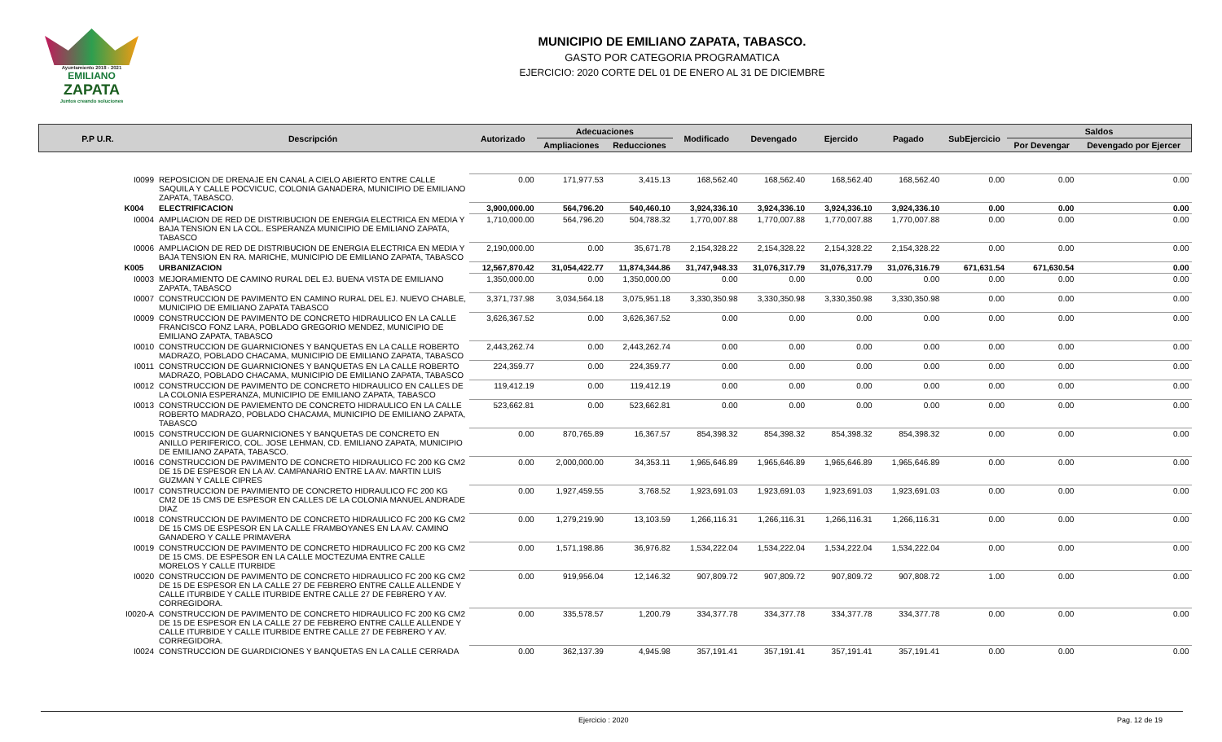Ayuntamiento 2018 - 2021
EMILIANO
ZAPATA
Juntos creando soluciones
MUNICIPIO DE EMILIANO ZAPATA, TABASCO.
GASTO POR CATEGORIA PROGRAMATICA
EJERCICIO: 2020 CORTE DEL 01 DE ENERO AL 31 DE DICIEMBRE
| P.P U.R. | Descripción | Autorizado | Adecuaciones | | Modificado | Devengado | Ejercido | Pagado | SubEjercicio | Saldos | |
| --- | --- | --- | --- | --- | --- | --- | --- | --- | --- | --- | --- |
| | | | Ampliaciones | Reducciones | | | | | | Por Devengar | Devengado por Ejercer |
| I0099 | REPOSICION DE DRENAJE EN CANAL A CIELO ABIERTO ENTRE CALLE SAQUILA Y CALLE POCVICUC, COLONIA GANADERA, MUNICIPIO DE EMILIANO ZAPATA, TABASCO. | 0.00 | 171,977.53 | 3,415.13 | 168,562.40 | 168,562.40 | 168,562.40 | 168,562.40 | 0.00 | 0.00 | 0.00 |
| K004 | ELECTRIFICACION | 3,900,000.00 | 564,796.20 | 540,460.10 | 3,924,336.10 | 3,924,336.10 | 3,924,336.10 | 3,924,336.10 | 0.00 | 0.00 | 0.00 |
| I0004 | AMPLIACION DE RED DE DISTRIBUCION DE ENERGIA ELECTRICA EN MEDIA Y BAJA TENSION EN LA COL. ESPERANZA MUNICIPIO DE EMILIANO ZAPATA, TABASCO | 1,710,000.00 | 564,796.20 | 504,788.32 | 1,770,007.88 | 1,770,007.88 | 1,770,007.88 | 1,770,007.88 | 0.00 | 0.00 | 0.00 |
| I0006 | AMPLIACION DE RED DE DISTRIBUCION DE ENERGIA ELECTRICA EN MEDIA Y BAJA TENSION EN RA. MARICHE, MUNICIPIO DE EMILIANO ZAPATA, TABASCO | 2,190,000.00 | 0.00 | 35,671.78 | 2,154,328.22 | 2,154,328.22 | 2,154,328.22 | 2,154,328.22 | 0.00 | 0.00 | 0.00 |
| K005 | URBANIZACION | 12,567,870.42 | 31,054,422.77 | 11,874,344.86 | 31,747,948.33 | 31,076,317.79 | 31,076,317.79 | 31,076,316.79 | 671,631.54 | 671,630.54 | 0.00 |
| I0003 | MEJORAMIENTO DE CAMINO RURAL DEL EJ. BUENA VISTA DE EMILIANO ZAPATA, TABASCO | 1,350,000.00 | 0.00 | 1,350,000.00 | 0.00 | 0.00 | 0.00 | 0.00 | 0.00 | 0.00 | 0.00 |
| I0007 | CONSTRUCCION DE PAVIMENTO EN CAMINO RURAL DEL EJ. NUEVO CHABLE, MUNICIPIO DE EMILIANO ZAPATA TABASCO | 3,371,737.98 | 3,034,564.18 | 3,075,951.18 | 3,330,350.98 | 3,330,350.98 | 3,330,350.98 | 3,330,350.98 | 0.00 | 0.00 | 0.00 |
| I0009 | CONSTRUCCION DE PAVIMENTO DE CONCRETO HIDRAULICO EN LA CALLE FRANCISCO FONZ LARA, POBLADO GREGORIO MENDEZ, MUNICIPIO DE EMILIANO ZAPATA, TABASCO | 3,626,367.52 | 0.00 | 3,626,367.52 | 0.00 | 0.00 | 0.00 | 0.00 | 0.00 | 0.00 | 0.00 |
| I0010 | CONSTRUCCION DE GUARNICIONES Y BANQUETAS EN LA CALLE ROBERTO MADRAZO, POBLADO CHACAMA, MUNICIPIO DE EMILIANO ZAPATA, TABASCO | 2,443,262.74 | 0.00 | 2,443,262.74 | 0.00 | 0.00 | 0.00 | 0.00 | 0.00 | 0.00 | 0.00 |
| I0011 | CONSTRUCCION DE GUARNICIONES Y BANQUETAS EN LA CALLE ROBERTO MADRAZO, POBLADO CHACAMA, MUNICIPIO DE EMILIANO ZAPATA, TABASCO | 224,359.77 | 0.00 | 224,359.77 | 0.00 | 0.00 | 0.00 | 0.00 | 0.00 | 0.00 | 0.00 |
| I0012 | CONSTRUCCION DE PAVIMENTO DE CONCRETO HIDRAULICO EN CALLES DE LA COLONIA ESPERANZA, MUNICIPIO DE EMILIANO ZAPATA, TABASCO | 119,412.19 | 0.00 | 119,412.19 | 0.00 | 0.00 | 0.00 | 0.00 | 0.00 | 0.00 | 0.00 |
| I0013 | CONSTRUCCION DE PAVIEMENTO DE CONCRETO HIDRAULICO EN LA CALLE ROBERTO MADRAZO, POBLADO CHACAMA, MUNICIPIO DE EMILIANO ZAPATA, TABASCO | 523,662.81 | 0.00 | 523,662.81 | 0.00 | 0.00 | 0.00 | 0.00 | 0.00 | 0.00 | 0.00 |
| I0015 | CONSTRUCCION DE GUARNICIONES Y BANQUETAS DE CONCRETO EN ANILLO PERIFERICO, COL. JOSE LEHMAN, CD. EMILIANO ZAPATA, MUNICIPIO DE EMILIANO ZAPATA, TABASCO. | 0.00 | 870,765.89 | 16,367.57 | 854,398.32 | 854,398.32 | 854,398.32 | 854,398.32 | 0.00 | 0.00 | 0.00 |
| I0016 | CONSTRUCCION DE PAVIMENTO DE CONCRETO HIDRAULICO FC 200 KG CM2 DE 15 DE ESPESOR EN LA AV. CAMPANARIO ENTRE LA AV. MARTIN LUIS GUZMAN Y CALLE CIPRES | 0.00 | 2,000,000.00 | 34,353.11 | 1,965,646.89 | 1,965,646.89 | 1,965,646.89 | 1,965,646.89 | 0.00 | 0.00 | 0.00 |
| I0017 | CONSTRUCCION DE PAVIMIENTO DE CONCRETO HIDRAULICO FC 200 KG CM2 DE 15 CMS DE ESPESOR EN CALLES DE LA COLONIA MANUEL ANDRADE DIAZ | 0.00 | 1,927,459.55 | 3,768.52 | 1,923,691.03 | 1,923,691.03 | 1,923,691.03 | 1,923,691.03 | 0.00 | 0.00 | 0.00 |
| I0018 | CONSTRUCCION DE PAVIMENTO DE CONCRETO HIDRAULICO FC 200 KG CM2 DE 15 CMS DE ESPESOR EN LA CALLE FRAMBOYANES EN LA AV. CAMINO GANADERO Y CALLE PRIMAVERA | 0.00 | 1,279,219.90 | 13,103.59 | 1,266,116.31 | 1,266,116.31 | 1,266,116.31 | 1,266,116.31 | 0.00 | 0.00 | 0.00 |
| I0019 | CONSTRUCCION DE PAVIMENTO DE CONCRETO HIDRAULICO FC 200 KG CM2 DE 15 CMS. DE ESPESOR EN LA CALLE MOCTEZUMA ENTRE CALLE MORELOS Y CALLE ITURBIDE | 0.00 | 1,571,198.86 | 36,976.82 | 1,534,222.04 | 1,534,222.04 | 1,534,222.04 | 1,534,222.04 | 0.00 | 0.00 | 0.00 |
| I0020 | CONSTRUCCION DE PAVIMENTO DE CONCRETO HIDRAULICO FC 200 KG CM2 DE 15 DE ESPESOR EN LA CALLE 27 DE FEBRERO ENTRE CALLE ALLENDE Y CALLE ITURBIDE Y CALLE ITURBIDE ENTRE CALLE 27 DE FEBRERO Y AV. CORREGIDORA. | 0.00 | 919,956.04 | 12,146.32 | 907,809.72 | 907,809.72 | 907,809.72 | 907,808.72 | 1.00 | 0.00 | 0.00 |
| I0020-A | CONSTRUCCION DE PAVIMENTO DE CONCRETO HIDRAULICO FC 200 KG CM2 DE 15 DE ESPESOR EN LA CALLE 27 DE FEBRERO ENTRE CALLE ALLENDE Y CALLE ITURBIDE Y CALLE ITURBIDE ENTRE CALLE 27 DE FEBRERO Y AV. CORREGIDORA. | 0.00 | 335,578.57 | 1,200.79 | 334,377.78 | 334,377.78 | 334,377.78 | 334,377.78 | 0.00 | 0.00 | 0.00 |
| I0024 | CONSTRUCCION DE GUARDICIONES Y BANQUETAS EN LA CALLE CERRADA | 0.00 | 362,137.39 | 4,945.98 | 357,191.41 | 357,191.41 | 357,191.41 | 357,191.41 | 0.00 | 0.00 | 0.00 |
Ejercicio : 2020 Pag. 12 de 19